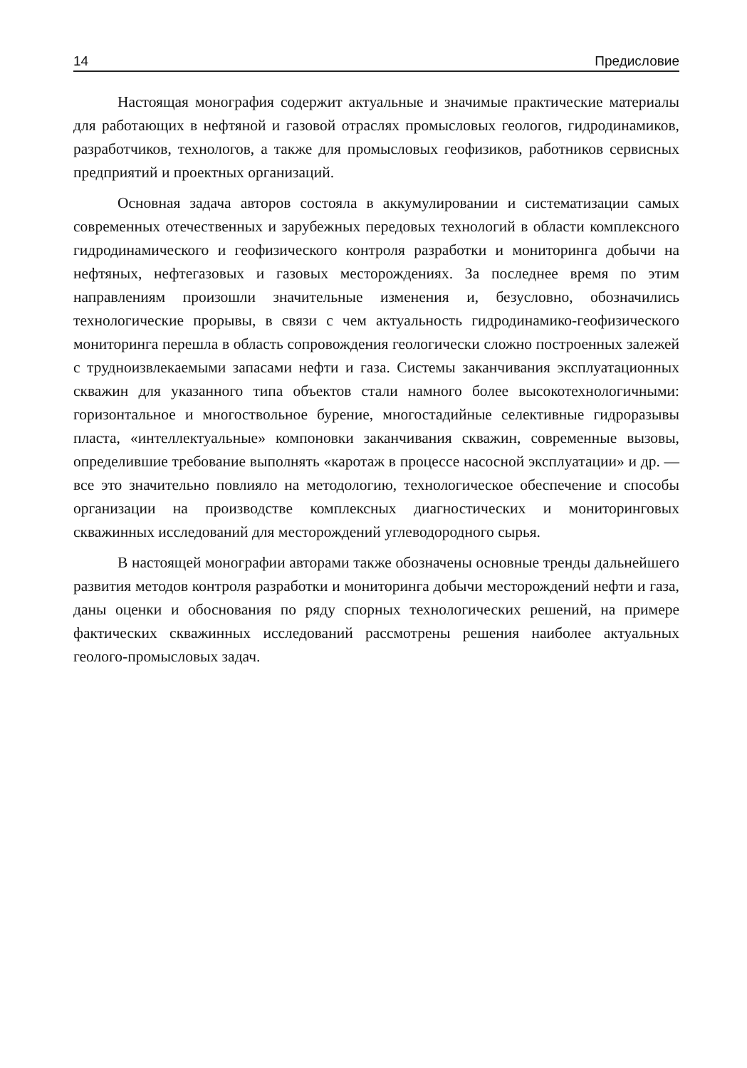14 Предисловие
Настоящая монография содержит актуальные и значимые практические материалы для работающих в нефтяной и газовой отраслях промысловых геологов, гидродинамиков, разработчиков, технологов, а также для промысловых геофизиков, работников сервисных предприятий и проектных организаций.
Основная задача авторов состояла в аккумулировании и систематизации самых современных отечественных и зарубежных передовых технологий в области комплексного гидродинамического и геофизического контроля разработки и мониторинга добычи на нефтяных, нефтегазовых и газовых месторождениях. За последнее время по этим направлениям произошли значительные изменения и, безусловно, обозначились технологические прорывы, в связи с чем актуальность гидродинамико-геофизического мониторинга перешла в область сопровождения геологически сложно построенных залежей с трудноизвлекаемыми запасами нефти и газа. Системы заканчивания эксплуатационных скважин для указанного типа объектов стали намного более высокотехнологичными: горизонтальное и многоствольное бурение, многостадийные селективные гидроразывы пласта, «интеллектуальные» компоновки заканчивания скважин, современные вызовы, определившие требование выполнять «каротаж в процессе насосной эксплуатации» и др. — все это значительно повлияло на методологию, технологическое обеспечение и способы организации на производстве комплексных диагностических и мониторинговых скважинных исследований для месторождений углеводородного сырья.
В настоящей монографии авторами также обозначены основные тренды дальнейшего развития методов контроля разработки и мониторинга добычи месторождений нефти и газа, даны оценки и обоснования по ряду спорных технологических решений, на примере фактических скважинных исследований рассмотрены решения наиболее актуальных геолого-промысловых задач.